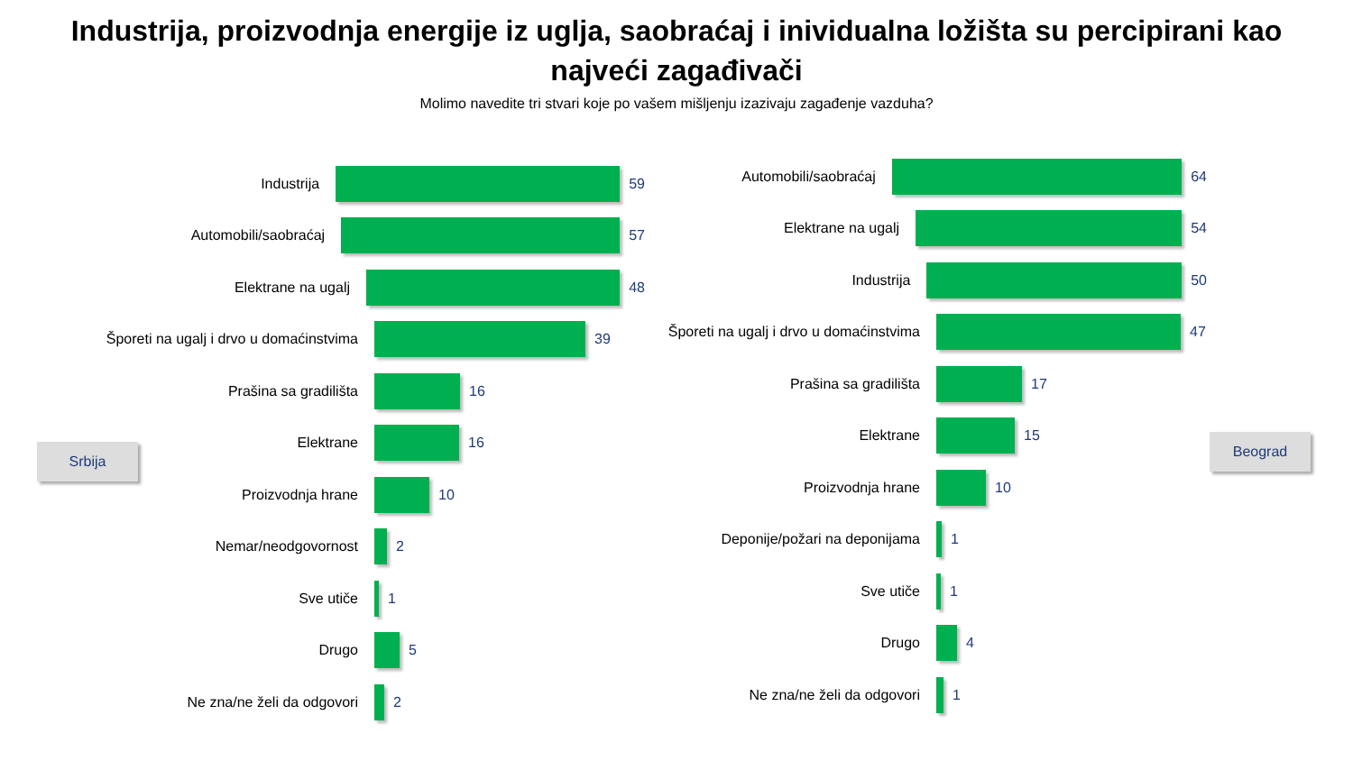Industrija, proizvodnja energije iz uglja, saobraćaj i inividualna ložišta su percipirani kao
najveći zagađivači
Molimo navedite tri stvari koje po vašem mišljenju izazivaju zagađenje vazduha?
Industrija 59
Automobili/saobraćaj 57
Elektrane na ugalj 48
Šporeti na ugalj i drvo u domaćinstvima 39
Prašina sa gradilišta 16
Elektrane 16
Proizvodnja hrane 10
Nemar/neodgovornost 2
Sve utiče 1
Drugo 5
Ne zna/ne želi da odgovori 2
Srbija
Automobili/saobraćaj 64
Elektrane na ugalj 54
Industrija 50
Šporeti na ugalj i drvo u domaćinstvima 47
Prašina sa gradilišta 17
Elektrane 15
Proizvodnja hrane 10
Deponije/požari na deponijama 1
Sve utiče 1
Drugo 4
Ne zna/ne želi da odgovori 1
Beograd